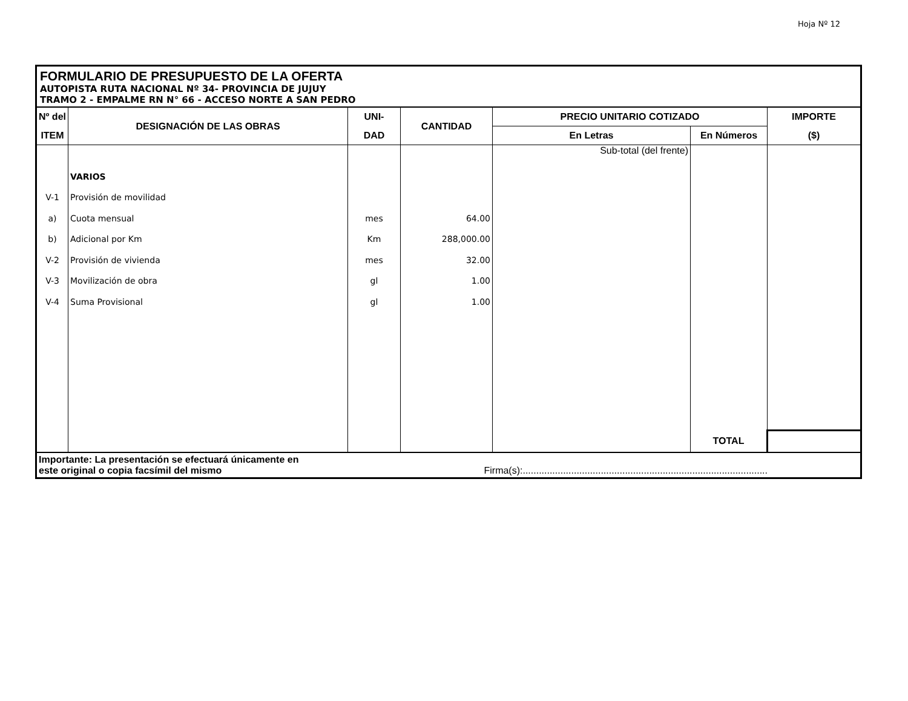Hoja Nº 12
FORMULARIO DE PRESUPUESTO DE LA OFERTA
AUTOPISTA RUTA NACIONAL Nº 34- PROVINCIA DE JUJUY
TRAMO 2 - EMPALME RN N° 66 - ACCESO NORTE A SAN PEDRO
| Nº del | DESIGNACIÓN DE LAS OBRAS | UNI- | CANTIDAD | PRECIO UNITARIO COTIZADO | | IMPORTE |
| --- | --- | --- | --- | --- | --- | --- |
| ITEM | | DAD | | En Letras | En Números | ($) |
| | | | | Sub-total (del frente) | | |
| | VARIOS | | | | | |
| V-1 | Provisión de movilidad | | | | | |
| a) | Cuota mensual | mes | 64.00 | | | |
| b) | Adicional por Km | Km | 288,000.00 | | | |
| V-2 | Provisión de vivienda | mes | 32.00 | | | |
| V-3 | Movilización de obra | gl | 1.00 | | | |
| V-4 | Suma Provisional | gl | 1.00 | | | |
| | | | | | TOTAL | |
Importante: La presentación se efectuará únicamente en
este original o copia facsímil del mismo Firma(s):...........................................................................................